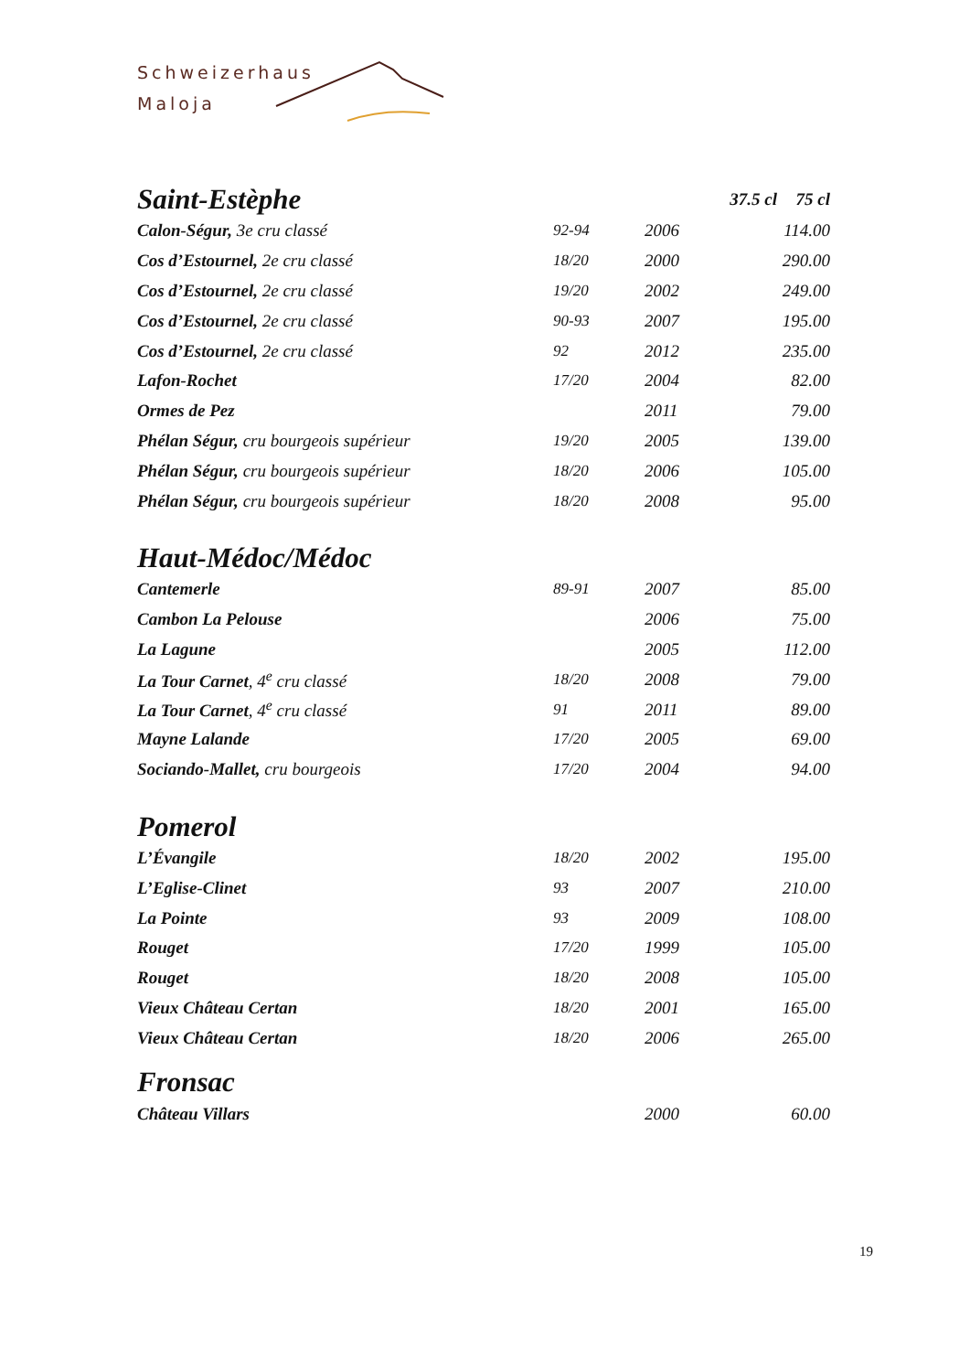Schweizerhaus
Maloja
| Saint-Estèphe | | | 37.5 cl | 75 cl |
| Calon-Ségur, 3e cru classé | 92-94 | 2006 | | 114.00 |
| Cos d’Estournel, 2e cru classé | 18/20 | 2000 | | 290.00 |
| Cos d’Estournel, 2e cru classé | 19/20 | 2002 | | 249.00 |
| Cos d’Estournel, 2e cru classé | 90-93 | 2007 | | 195.00 |
| Cos d’Estournel, 2e cru classé | 92 | 2012 | | 235.00 |
| Lafon-Rochet | 17/20 | 2004 | | 82.00 |
| Ormes de Pez | | 2011 | | 79.00 |
| Phélan Ségur, cru bourgeois supérieur | 19/20 | 2005 | | 139.00 |
| Phélan Ségur, cru bourgeois supérieur | 18/20 | 2006 | | 105.00 |
| Phélan Ségur, cru bourgeois supérieur | 18/20 | 2008 | | 95.00 |
| Haut-Médoc/Médoc | | | | |
| Cantemerle | 89-91 | 2007 | | 85.00 |
| Cambon La Pelouse | | 2006 | | 75.00 |
| La Lagune | | 2005 | | 112.00 |
| La Tour Carnet , 4<sup>e</sup> cru classé | 18/20 | 2008 | | 79.00 |
| La Tour Carnet , 4<sup>e</sup> cru classé | 91 | 2011 | | 89.00 |
| Mayne Lalande | 17/20 | 2005 | | 69.00 |
| Sociando-Mallet, cru bourgeois | 17/20 | 2004 | | 94.00 |
| Pomerol | | | | |
| L’Évangile | 18/20 | 2002 | | 195.00 |
| L’Eglise-Clinet | 93 | 2007 | | 210.00 |
| La Pointe | 93 | 2009 | | 108.00 |
| Rouget | 17/20 | 1999 | | 105.00 |
| Rouget | 18/20 | 2008 | | 105.00 |
| Vieux Château Certan | 18/20 | 2001 | | 165.00 |
| Vieux Château Certan | 18/20 | 2006 | | 265.00 |
| Fronsac | | | | |
| Château Villars | | 2000 | | 60.00 |
19